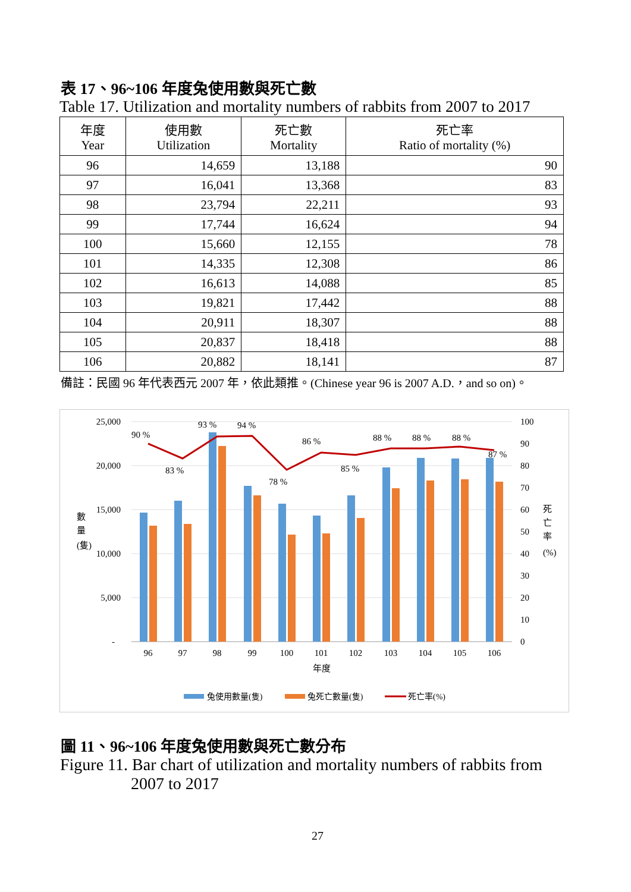表 17、96~106 年度兔使用數與死亡數
Table 17. Utilization and mortality numbers of rabbits from 2007 to 2017
| 年度 Year | 使用數 Utilization | 死亡數 Mortality | 死亡率 Ratio of mortality (%) |
| --- | --- | --- | --- |
| 96 | 14,659 | 13,188 | 90 |
| 97 | 16,041 | 13,368 | 83 |
| 98 | 23,794 | 22,211 | 93 |
| 99 | 17,744 | 16,624 | 94 |
| 100 | 15,660 | 12,155 | 78 |
| 101 | 14,335 | 12,308 | 86 |
| 102 | 16,613 | 14,088 | 85 |
| 103 | 19,821 | 17,442 | 88 |
| 104 | 20,911 | 18,307 | 88 |
| 105 | 20,837 | 18,418 | 88 |
| 106 | 20,882 | 18,141 | 87 |
備註：民國 96 年代表西元 2007 年，依此類推。(Chinese year 96 is 2007 A.D.，and so on)。
25,000
20,000
15,000
10,000
5,000
-
100
90
80
70
60
50
40
30
20
10
0
90 %
83 %
93 %
94 %
78 %
86 %
85 %
88 %
88 %
88 %
87 %
96
97
98
99
100
101
102
103
104
105
106
年度
數
量
(隻)
死
亡
率
(%)
兔使用數量(隻)
兔死亡數量(隻)
死亡率(%)
圖 11、96~106 年度兔使用數與死亡數分布
Figure 11. Bar chart of utilization and mortality numbers of rabbits from
2007 to 2017
27